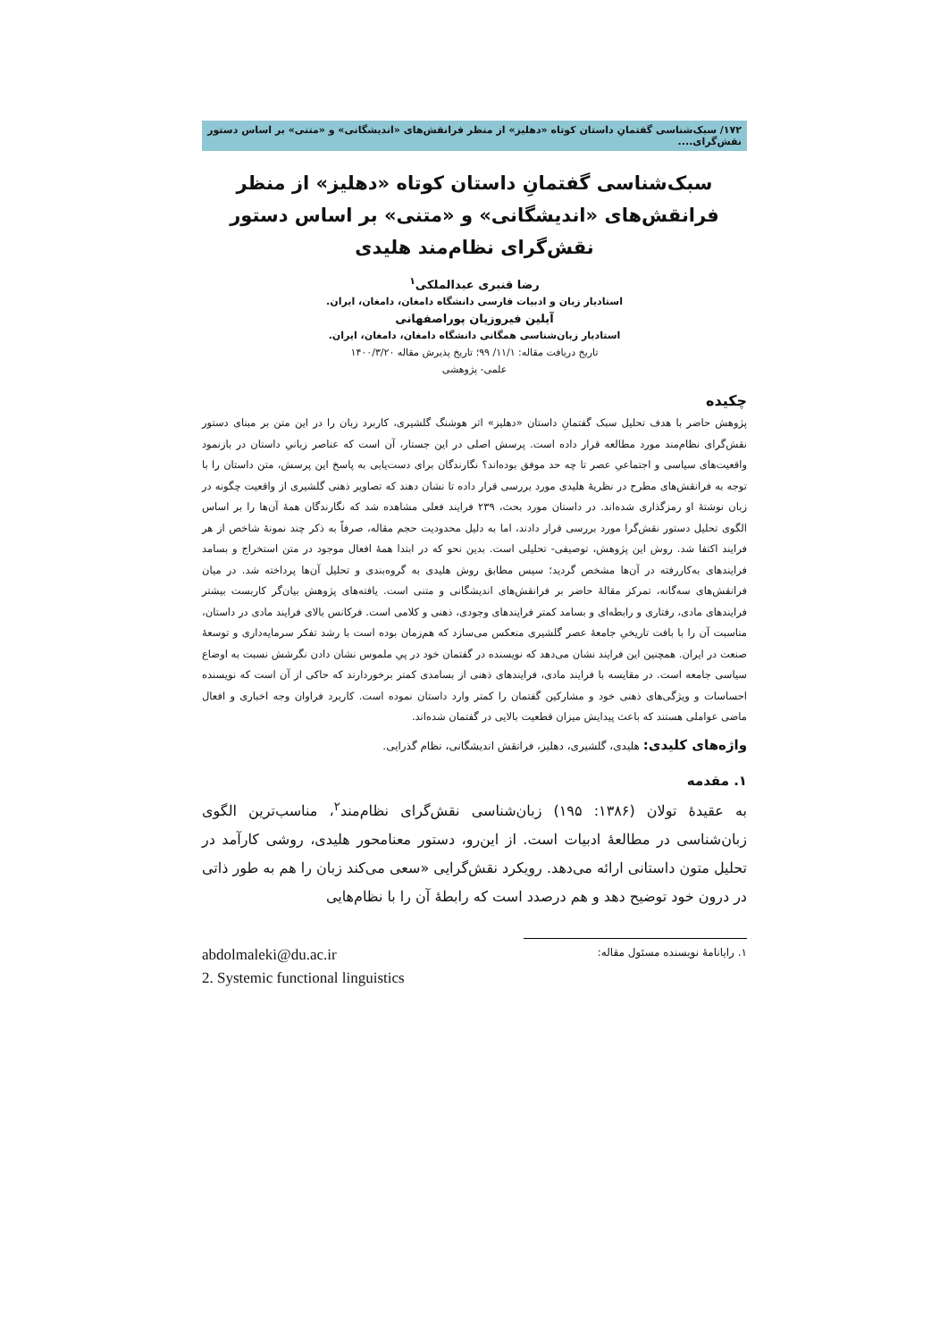۱۷۲/ سبک‌شناسی گفتمانِ داستان کوتاه «دهلیز» از منظر فرانقش‌های «اندیشگانی» و «متنی» بر اساس دستور نقش‌گرای....
سبک‌شناسی گفتمانِ داستان کوتاه «دهلیز» از منظر فرانقش‌های «اندیشگانی» و «متنی» بر اساس دستور نقش‌گرای نظام‌مند هلیدی
رضا قنبری عبدالملکی<sup>۱</sup>
استادیار زبان و ادبیات فارسی دانشگاه دامغان، دامغان، ایران.
آیلین فیروزیان پوراصفهانی
استادیار زبان‌شناسی همگانی دانشگاه دامغان، دامغان، ایران.
تاریخ دریافت مقاله: ۱۱/۱/ ۹۹؛ تاریخ پذیرش مقاله ۱۴۰۰/۳/۲۰
علمی- پژوهشی
چکیده
پژوهش حاضر با هدف تحلیل سبک گفتمانِ داستان «دهلیز» اثر هوشنگ گلشیری، کاربرد زبان را در این متن بر مبنای دستور نقش‌گرای نظام‌مند مورد مطالعه قرار داده است. پرسش اصلی در این جستار، آن است که عناصر زبانیِ داستان در بازنمود واقعیت‌های سیاسی و اجتماعیِ عصر تا چه حد موفق بوده‌اند؟ نگارندگان برای دست‌یابی به پاسخ این پرسش، متن داستان را با توجه به فرانقش‌های مطرح در نظریهٔ هلیدی مورد بررسی قرار داده تا نشان دهند که تصاویر ذهنی گلشیری از واقعیت چگونه در زبان نوشتهٔ او رمزگذاری شده‌اند. در داستان مورد بحث، ۲۳۹ فرایند فعلی مشاهده شد که نگارندگان همهٔ آن‌ها را بر اساس الگوی تحلیل دستور نقش‌گرا مورد بررسی قرار دادند، اما به دلیل محدودیت حجم مقاله، صرفاً به ذکر چند نمونهٔ شاخص از هر فرایند اکتفا شد. روش این پژوهش، توصیفی- تحلیلی است. بدین نحو که در ابتدا همهٔ افعال موجود در متن استخراج و بسامد فرایندهای به‌کاررفته در آن‌ها مشخص گردید؛ سپس مطابق روش هلیدی به گروه‌بندی و تحلیل آن‌ها پرداخته شد. در میان فرانقش‌های سه‌گانه، تمرکز مقالهٔ حاضر بر فرانقش‌های اندیشگانی و متنی است. یافته‌های پژوهش بیان‌گر کاربست بیشتر فرایندهای مادی، رفتاری و رابطه‌ای و بسامد کمتر فرایندهای وجودی، ذهنی و کلامی است. فرکانس بالای فرایند مادی در داستان، مناسبت آن را با بافت تاریخیِ جامعهٔ عصر گلشیری منعکس می‌سازد که هم‌زمان بوده است با رشد تفکر سرمایه‌داری و توسعهٔ صنعت در ایران. همچنین این فرایند نشان می‌دهد که نویسنده در گفتمان خود در پیِ ملموس نشان دادن نگرشش نسبت به اوضاع سیاسی جامعه است. در مقایسه با فرایند مادی، فرایندهای ذهنی از بسامدی کمتر برخوردارند که حاکی از آن است که نویسنده احساسات و ویژگی‌های ذهنی خود و مشارکین گفتمان را کمتر وارد داستان نموده است. کاربرد فراوان وجه اخباری و افعال ماضی عواملی هستند که باعث پیدایش میزان قطعیت بالایی در گفتمان شده‌اند.
واژه‌های کلیدی: هلیدی، گلشیری، دهلیز، فرانقش اندیشگانی، نظام گذرایی.
۱. مقدمه
به عقیدهٔ تولان (۱۳۸۶: ۱۹۵) زبان‌شناسی نقش‌گرای نظام‌مند<sup>۲</sup>، مناسب‌ترین الگوی زبان‌شناسی در مطالعهٔ ادبیات است. از این‌رو، دستور معنامحور هلیدی، روشی کارآمد در تحلیل متون داستانی ارائه می‌دهد. رویکرد نقش‌گرایی «سعی می‌کند زبان را هم به طور ذاتی در درون خود توضیح دهد و هم درصدد است که رابطهٔ آن را با نظام‌هایی
۱. رایانامهٔ نویسنده مسئول مقاله: abdolmaleki@du.ac.ir
2. Systemic functional linguistics